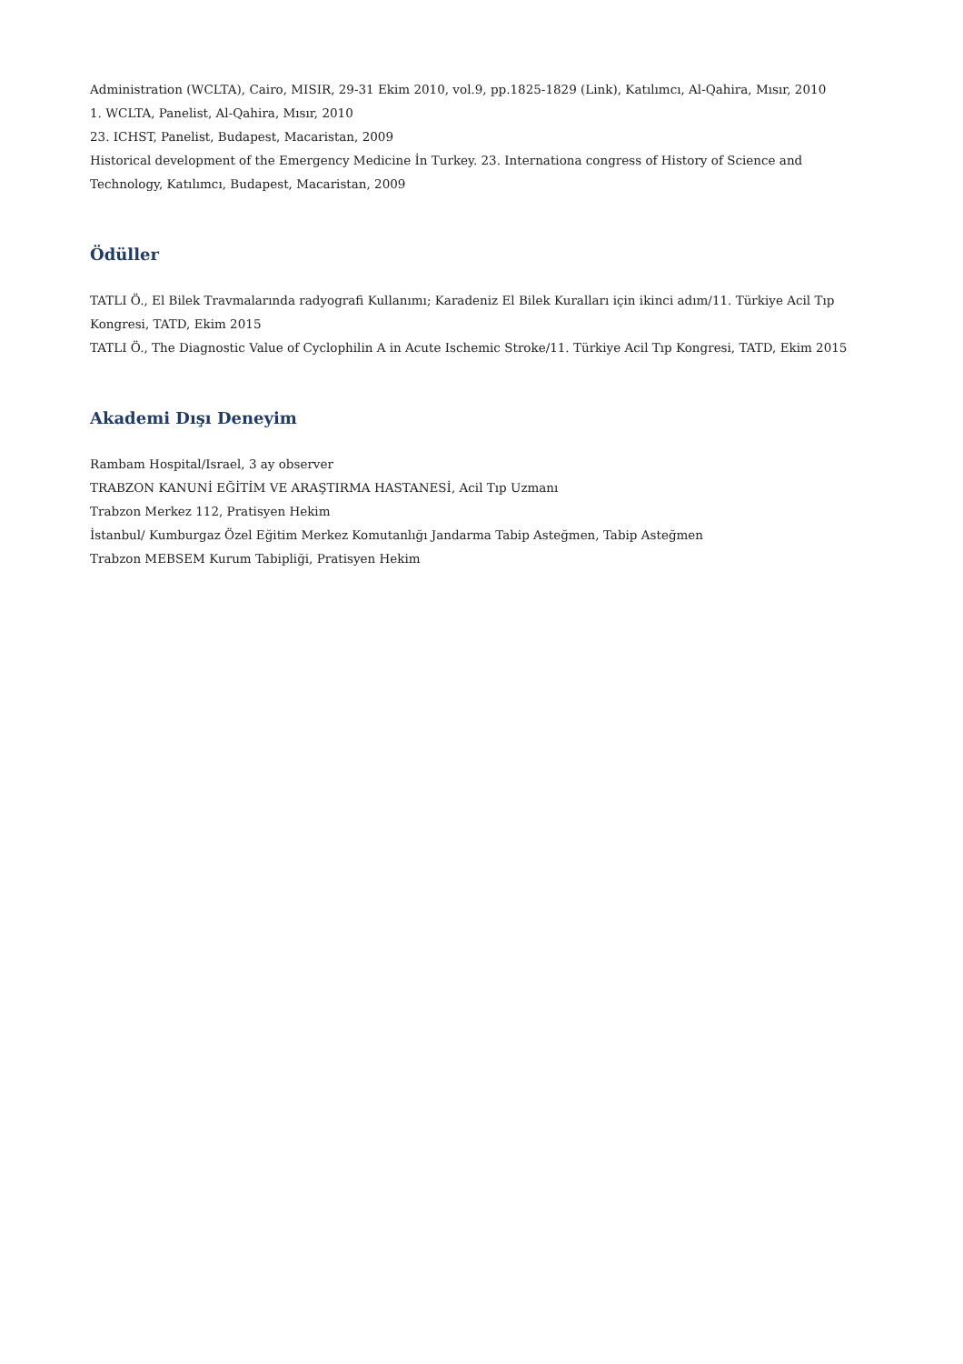Administration (WCLTA), Cairo, MISIR, 29-31 Ekim 2010, vol.9, pp.1825-1829 (Link), Katılımcı, Al-Qahira, Mısır, 2010
1. WCLTA, Panelist, Al-Qahira, Mısır, 2010
23. ICHST, Panelist, Budapest, Macaristan, 2009
Historical development of the Emergency Medicine İn Turkey. 23. Internationa congress of History of Science and Technology, Katılımcı, Budapest, Macaristan, 2009
Ödüller
TATLI Ö., El Bilek Travmalarında radyografi Kullanımı; Karadeniz El Bilek Kuralları için ikinci adım/11. Türkiye Acil Tıp Kongresi, TATD, Ekim 2015
TATLI Ö., The Diagnostic Value of Cyclophilin A in Acute Ischemic Stroke/11. Türkiye Acil Tıp Kongresi, TATD, Ekim 2015
Akademi Dışı Deneyim
Rambam Hospital/Israel, 3 ay observer
TRABZON KANUNİ EĞİTİM VE ARAŞTIRMA HASTANESİ, Acil Tıp Uzmanı
Trabzon Merkez 112, Pratisyen Hekim
İstanbul/ Kumburgaz Özel Eğitim Merkez Komutanlığı Jandarma Tabip Asteğmen, Tabip Asteğmen
Trabzon MEBSEM Kurum Tabipliği, Pratisyen Hekim